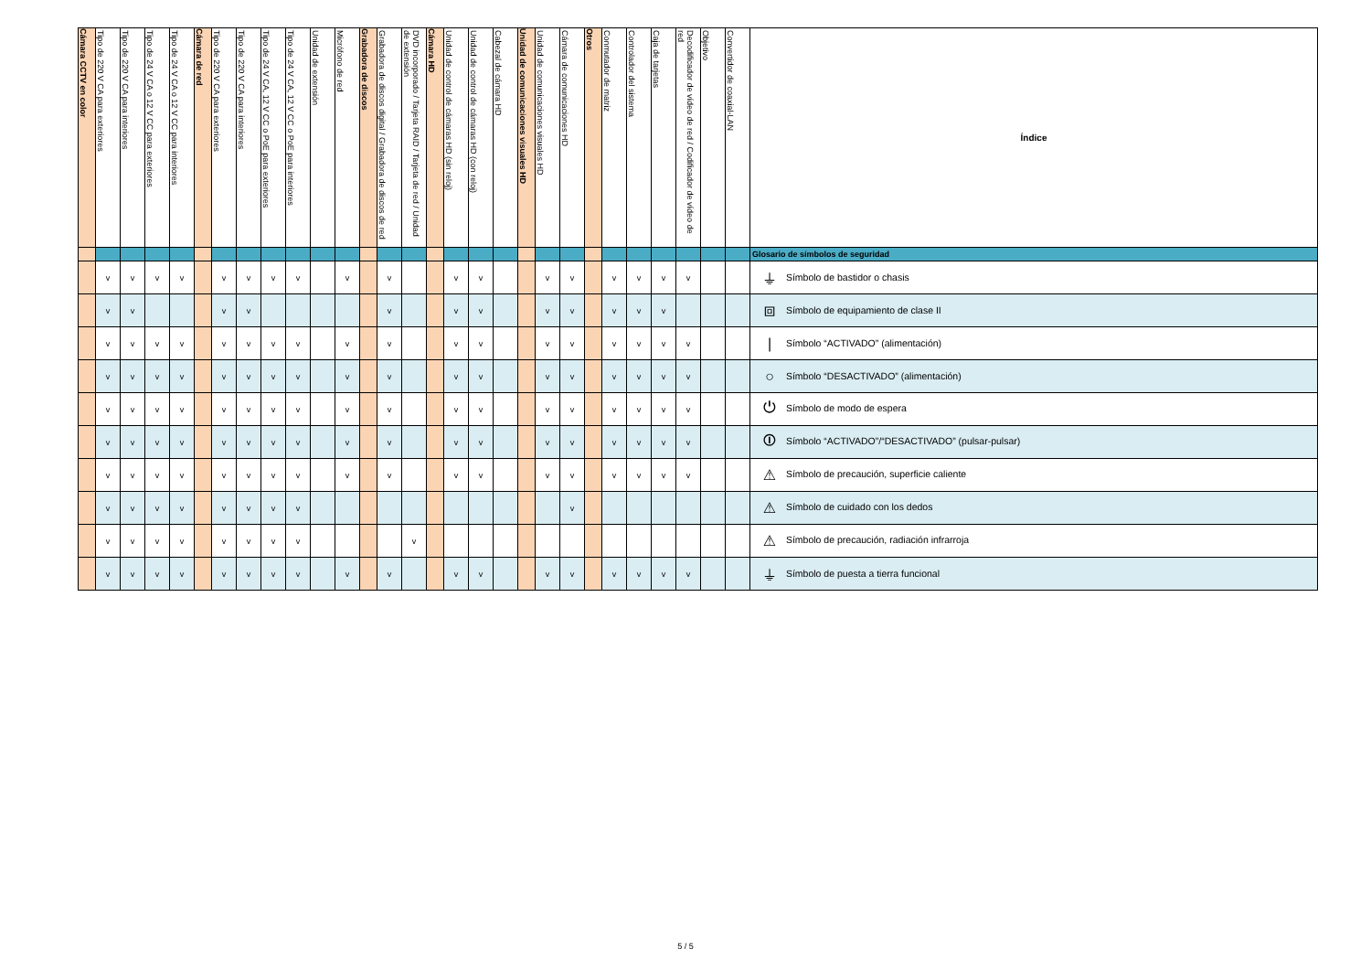| Cámara CCTV en color | Tipo de 220 V CA para exteriores | Tipo de 220 V CA para interiores | Tipo de 24 V CA o 12 V CC para exteriores | Tipo de 24 V CA o 12 V CC para interiores | Cámara de red | Tipo de 220 V CA para exteriores | Tipo de 220 V CA para interiores | Tipo de 24 V CA, 12 V CC o PoE para exteriores | Tipo de 24 V CA, 12 V CC o PoE para interiores | Unidad de extensión | Micrófono de red | Grabadora de discos | Grabadora de discos digital / Grabadora de discos de red | DVD incorporado / Tarjeta RAID / Tarjeta de red / Unidad de extensión | Cámara HD | Unidad de control de cámaras HD (sin reloj) | Unidad de control de cámaras HD (con reloj) | Cabezal de cámara HD | Unidad de comunicaciones visuales HD | Unidad de comunicaciones visuales HD | Cámara de comunicaciones HD | Otros | Conmutador de matriz | Controlador del sistema | Caja de tarjetas | Decodificador de vídeo de red / Codificador de vídeo de red | Objetivo | Convertidor de coaxial-LAN | Índice |
| --- | --- | --- | --- | --- | --- | --- | --- | --- | --- | --- | --- | --- | --- | --- | --- | --- | --- | --- | --- | --- | --- | --- | --- | --- | --- | --- | --- | --- | --- |
| | | | | | | | | | | | | | | | | | | | | | | | | | | | | | Glosario de símbolos de seguridad |
| | v | v | v | v | | v | v | v | v | | v | | v | | | v | v | | | v | v | | v | v | v | v | | | ⏚ Símbolo de bastidor o chasis |
| | v | v | | | | v | v | | | | | | v | | | v | v | | | v | v | | v | v | v | | | | ⧈ Símbolo de equipamiento de clase II |
| | v | v | v | v | | v | v | v | v | | v | | v | | | v | v | | | v | v | | v | v | v | v | | | / Símbolo “ACTIVADO” (alimentación) |
| | v | v | v | v | | v | v | v | v | | v | | v | | | v | v | | | v | v | | v | v | v | v | | | ○ Símbolo “DESACTIVADO” (alimentación) |
| | v | v | v | v | | v | v | v | v | | v | | v | | | v | v | | | v | v | | v | v | v | v | | | ⏻ Símbolo de modo de espera |
| | v | v | v | v | | v | v | v | v | | v | | v | | | v | v | | | v | v | | v | v | v | v | | | ⏼ Símbolo “ACTIVADO”/“DESACTIVADO” (pulsar-pulsar) |
| | v | v | v | v | | v | v | v | v | | v | | v | | | v | v | | | v | v | | v | v | v | v | | | ⚠ Símbolo de precaución, superficie caliente |
| | v | v | v | v | | v | v | v | v | | | | | | | | | | | | v | | | | | | | | ⚠ Símbolo de cuidado con los dedos |
| | v | v | v | v | | v | v | v | v | | | | | v | | | | | | | | | | | | | | | ⚠ Símbolo de precaución, radiación infrarroja |
| | v | v | v | v | | v | v | v | v | | v | | v | | | v | v | | | v | v | | v | v | v | v | | | ⏚ Símbolo de puesta a tierra funcional |
5 / 5